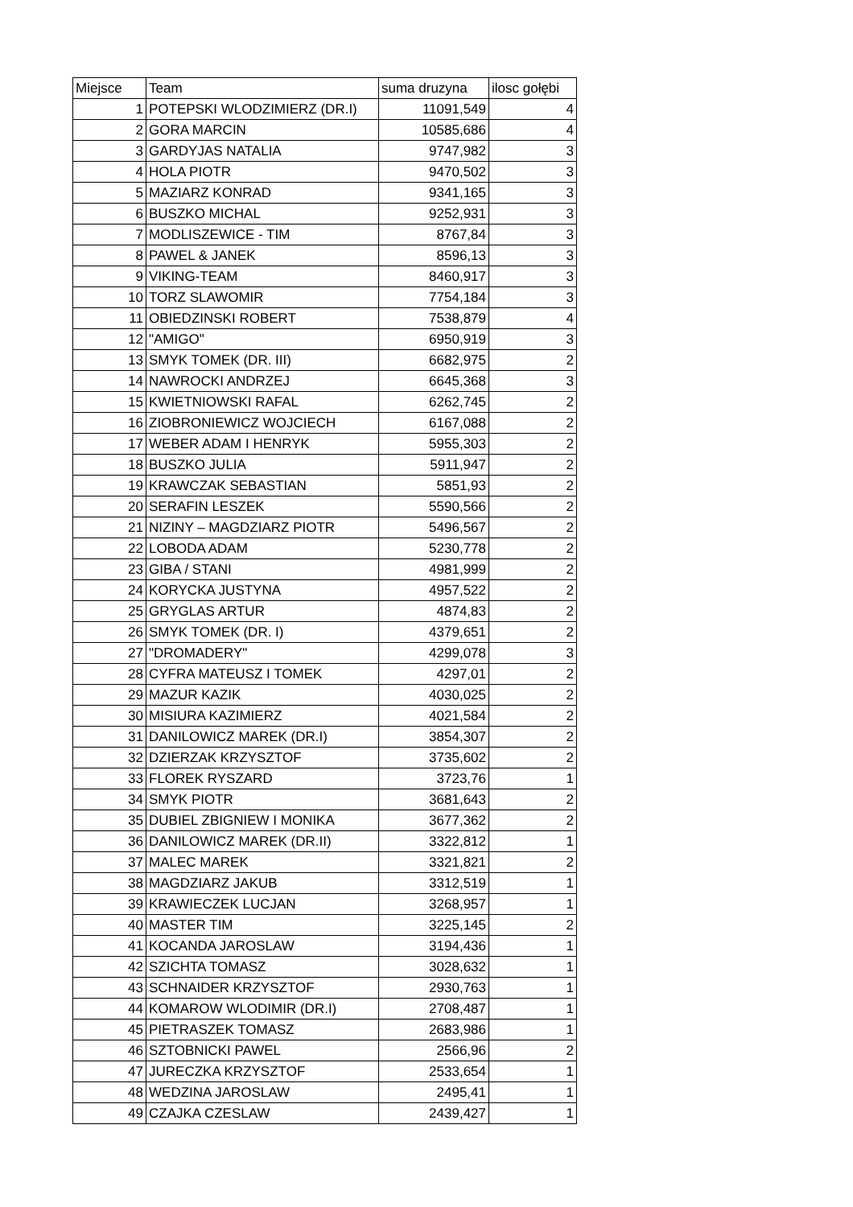| Miejsce | Team | suma druzyna | ilosc gołębi |
| --- | --- | --- | --- |
| 1 | POTEPSKI WLODZIMIERZ (DR.I) | 11091,549 | 4 |
| 2 | GORA MARCIN | 10585,686 | 4 |
| 3 | GARDYJAS NATALIA | 9747,982 | 3 |
| 4 | HOLA PIOTR | 9470,502 | 3 |
| 5 | MAZIARZ KONRAD | 9341,165 | 3 |
| 6 | BUSZKO MICHAL | 9252,931 | 3 |
| 7 | MODLISZEWICE - TIM | 8767,84 | 3 |
| 8 | PAWEL & JANEK | 8596,13 | 3 |
| 9 | VIKING-TEAM | 8460,917 | 3 |
| 10 | TORZ SLAWOMIR | 7754,184 | 3 |
| 11 | OBIEDZINSKI ROBERT | 7538,879 | 4 |
| 12 | "AMIGO" | 6950,919 | 3 |
| 13 | SMYK TOMEK (DR. III) | 6682,975 | 2 |
| 14 | NAWROCKI ANDRZEJ | 6645,368 | 3 |
| 15 | KWIETNIOWSKI RAFAL | 6262,745 | 2 |
| 16 | ZIOBRONIEWICZ WOJCIECH | 6167,088 | 2 |
| 17 | WEBER ADAM I HENRYK | 5955,303 | 2 |
| 18 | BUSZKO JULIA | 5911,947 | 2 |
| 19 | KRAWCZAK SEBASTIAN | 5851,93 | 2 |
| 20 | SERAFIN LESZEK | 5590,566 | 2 |
| 21 | NIZINY – MAGDZIARZ PIOTR | 5496,567 | 2 |
| 22 | LOBODA ADAM | 5230,778 | 2 |
| 23 | GIBA / STANI | 4981,999 | 2 |
| 24 | KORYCKA JUSTYNA | 4957,522 | 2 |
| 25 | GRYGLAS ARTUR | 4874,83 | 2 |
| 26 | SMYK TOMEK (DR. I) | 4379,651 | 2 |
| 27 | "DROMADERY" | 4299,078 | 3 |
| 28 | CYFRA MATEUSZ I TOMEK | 4297,01 | 2 |
| 29 | MAZUR KAZIK | 4030,025 | 2 |
| 30 | MISIURA KAZIMIERZ | 4021,584 | 2 |
| 31 | DANILOWICZ MAREK (DR.I) | 3854,307 | 2 |
| 32 | DZIERZAK KRZYSZTOF | 3735,602 | 2 |
| 33 | FLOREK RYSZARD | 3723,76 | 1 |
| 34 | SMYK PIOTR | 3681,643 | 2 |
| 35 | DUBIEL ZBIGNIEW I MONIKA | 3677,362 | 2 |
| 36 | DANILOWICZ MAREK (DR.II) | 3322,812 | 1 |
| 37 | MALEC MAREK | 3321,821 | 2 |
| 38 | MAGDZIARZ JAKUB | 3312,519 | 1 |
| 39 | KRAWIECZEK LUCJAN | 3268,957 | 1 |
| 40 | MASTER TIM | 3225,145 | 2 |
| 41 | KOCANDA JAROSLAW | 3194,436 | 1 |
| 42 | SZICHTA TOMASZ | 3028,632 | 1 |
| 43 | SCHNAIDER KRZYSZTOF | 2930,763 | 1 |
| 44 | KOMAROW WLODIMIR (DR.I) | 2708,487 | 1 |
| 45 | PIETRASZEK TOMASZ | 2683,986 | 1 |
| 46 | SZTOBNICKI PAWEL | 2566,96 | 2 |
| 47 | JURECZKA KRZYSZTOF | 2533,654 | 1 |
| 48 | WEDZINA JAROSLAW | 2495,41 | 1 |
| 49 | CZAJKA CZESLAW | 2439,427 | 1 |